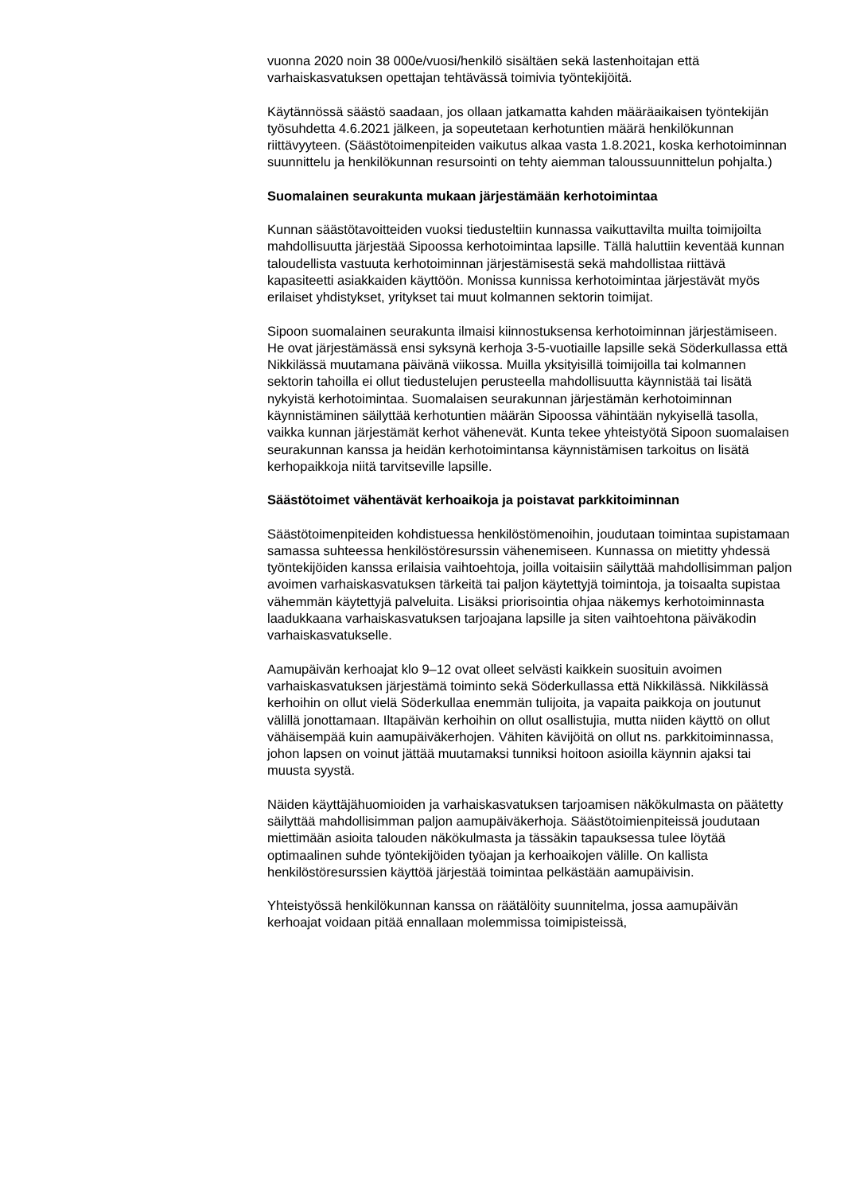vuonna 2020 noin 38 000e/vuosi/henkilö sisältäen sekä lastenhoitajan että varhaiskasvatuksen opettajan tehtävässä toimivia työntekijöitä.
Käytännössä säästö saadaan, jos ollaan jatkamatta kahden määräaikaisen työntekijän työsuhdetta 4.6.2021 jälkeen, ja sopeutetaan kerhotuntien määrä henkilökunnan riittävyyteen. (Säästötoimenpiteiden vaikutus alkaa vasta 1.8.2021, koska kerhotoiminnan suunnittelu ja henkilökunnan resursointi on tehty aiemman taloussuunnittelun pohjalta.)
Suomalainen seurakunta mukaan järjestämään kerhotoimintaa
Kunnan säästötavoitteiden vuoksi tiedusteltiin kunnassa vaikuttavilta muilta toimijoilta mahdollisuutta järjestää Sipoossa kerhotoimintaa lapsille. Tällä haluttiin keventää kunnan taloudellista vastuuta kerhotoiminnan järjestämisestä sekä mahdollistaa riittävä kapasiteetti asiakkaiden käyttöön. Monissa kunnissa kerhotoimintaa järjestävät myös erilaiset yhdistykset, yritykset tai muut kolmannen sektorin toimijat.
Sipoon suomalainen seurakunta ilmaisi kiinnostuksensa kerhotoiminnan järjestämiseen. He ovat järjestämässä ensi syksynä kerhoja 3-5-vuotiaille lapsille sekä Söderkullassa että Nikkilässä muutamana päivänä viikossa. Muilla yksityisillä toimijoilla tai kolmannen sektorin tahoilla ei ollut tiedustelujen perusteella mahdollisuutta käynnistää tai lisätä nykyistä kerhotoimintaa. Suomalaisen seurakunnan järjestämän kerhotoiminnan käynnistäminen säilyttää kerhotuntien määrän Sipoossa vähintään nykyisellä tasolla, vaikka kunnan järjestämät kerhot vähenevät. Kunta tekee yhteistyötä Sipoon suomalaisen seurakunnan kanssa ja heidän kerhotoimintansa käynnistämisen tarkoitus on lisätä kerhopaikkoja niitä tarvitseville lapsille.
Säästötoimet vähentävät kerhoaikoja ja poistavat parkkitoiminnan
Säästötoimenpiteiden kohdistuessa henkilöstömenoihin, joudutaan toimintaa supistamaan samassa suhteessa henkilöstöresurssin vähenemiseen. Kunnassa on mietitty yhdessä työntekijöiden kanssa erilaisia vaihtoehtoja, joilla voitaisiin säilyttää mahdollisimman paljon avoimen varhaiskasvatuksen tärkeitä tai paljon käytettyjä toimintoja, ja toisaalta supistaa vähemmän käytettyjä palveluita. Lisäksi priorisointia ohjaa näkemys kerhotoiminnasta laadukkaana varhaiskasvatuksen tarjoajana lapsille ja siten vaihtoehtona päiväkodin varhaiskasvatukselle.
Aamupäivän kerhoajat klo 9–12 ovat olleet selvästi kaikkein suosituin avoimen varhaiskasvatuksen järjestämä toiminto sekä Söderkullassa että Nikkilässä. Nikkilässä kerhoihin on ollut vielä Söderkullaa enemmän tulijoita, ja vapaita paikkoja on joutunut välillä jonottamaan. Iltapäivän kerhoihin on ollut osallistujia, mutta niiden käyttö on ollut vähäisempää kuin aamupäiväkerhojen. Vähiten kävijöitä on ollut ns. parkkitoiminnassa, johon lapsen on voinut jättää muutamaksi tunniksi hoitoon asioilla käynnin ajaksi tai muusta syystä.
Näiden käyttäjähuomioiden ja varhaiskasvatuksen tarjoamisen näkökulmasta on päätetty säilyttää mahdollisimman paljon aamupäiväkerhoja. Säästötoimienpiteissä joudutaan miettimään asioita talouden näkökulmasta ja tässäkin tapauksessa tulee löytää optimaalinen suhde työntekijöiden työajan ja kerhoaikojen välille. On kallista henkilöstöresurssien käyttöä järjestää toimintaa pelkästään aamupäivisin.
Yhteistyössä henkilökunnan kanssa on räätälöity suunnitelma, jossa aamupäivän kerhoajat voidaan pitää ennallaan molemmissa toimipisteissä,